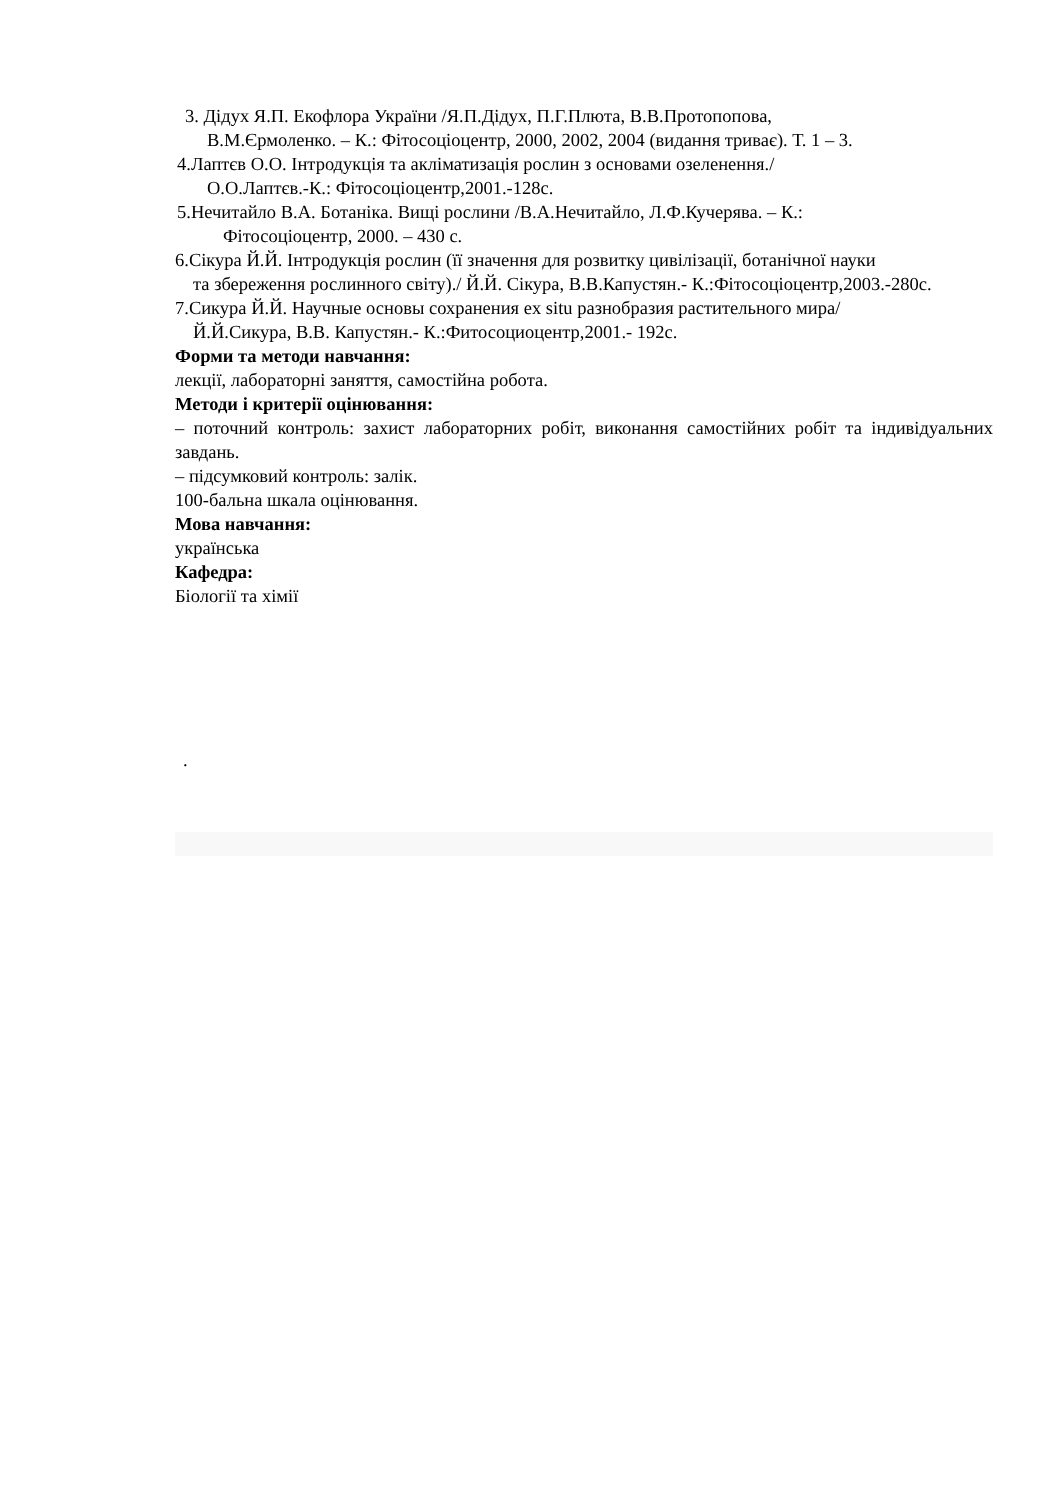3. Дідух Я.П. Екофлора України /Я.П.Дідух, П.Г.Плюта, В.В.Протопопова,
В.М.Єрмоленко. – К.: Фітосоціоцентр, 2000, 2002, 2004 (видання триває). Т. 1 – 3.
4.Лаптєв О.О. Інтродукція та акліматизація рослин з основами озеленення./
О.О.Лаптєв.-К.: Фітосоціоцентр,2001.-128с.
5.Нечитайло В.А. Ботаніка. Вищі рослини /В.А.Нечитайло, Л.Ф.Кучерява. – К.:
Фітосоціоцентр, 2000. – 430 с.
6.Сікура Й.Й. Інтродукція рослин (її значення для розвитку цивілізації, ботанічної науки
та збереження рослинного світу)./ Й.Й. Сікура, В.В.Капустян.- К.:Фітосоціоцентр,2003.-280с.
7.Сикура Й.Й. Научные основы сохранения ex situ разнобразия растительного мира/
Й.Й.Сикура, В.В. Капустян.- К.:Фитосоциоцентр,2001.- 192с.
Форми та методи навчання:
лекції, лабораторні заняття, самостійна робота.
Методи і критерії оцінювання:
– поточний контроль: захист лабораторних робіт, виконання самостійних робіт та індивідуальних завдань.
– підсумковий контроль: залік.
100-бальна шкала оцінювання.
Мова навчання:
українська
Кафедра:
Біології та хімії
.